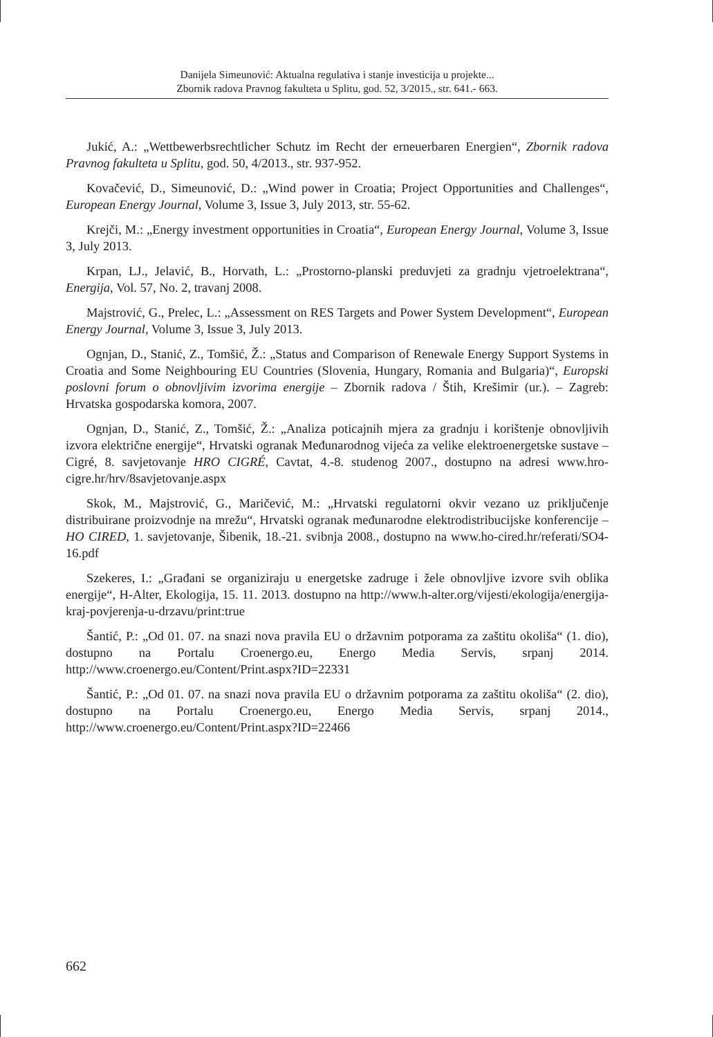Danijela Simeunović: Aktualna regulativa i stanje investicija u projekte...
Zbornik radova Pravnog fakulteta u Splitu, god. 52, 3/2015., str. 641.- 663.
Jukić, A.: „Wettbewerbsrechtlicher Schutz im Recht der erneuerbaren Energien“, Zbornik radova Pravnog fakulteta u Splitu, god. 50, 4/2013., str. 937-952.
Kovačević, D., Simeunović, D.: „Wind power in Croatia; Project Opportunities and Challenges“, European Energy Journal, Volume 3, Issue 3, July 2013, str. 55-62.
Krejči, M.: „Energy investment opportunities in Croatia“, European Energy Journal, Volume 3, Issue 3, July 2013.
Krpan, LJ., Jelavić, B., Horvath, L.: „Prostorno-planski preduvjeti za gradnju vjetroelektrana“, Energija, Vol. 57, No. 2, travanj 2008.
Majstrović, G., Prelec, L.: „Assessment on RES Targets and Power System Development“, European Energy Journal, Volume 3, Issue 3, July 2013.
Ognjan, D., Stanić, Z., Tomšić, Ž.: „Status and Comparison of Renewale Energy Support Systems in Croatia and Some Neighbouring EU Countries (Slovenia, Hungary, Romania and Bulgaria)“, Europski poslovni forum o obnovljivim izvorima energije – Zbornik radova / Štih, Krešimir (ur.). – Zagreb: Hrvatska gospodarska komora, 2007.
Ognjan, D., Stanić, Z., Tomšić, Ž.: „Analiza poticajnih mjera za gradnju i korištenje obnovljivih izvora električne energije“, Hrvatski ogranak Međunarodnog vijeća za velike elektroenergetske sustave – Cigré, 8. savjetovanje HRO CIGRÉ, Cavtat, 4.-8. studenog 2007., dostupno na adresi www.hro-cigre.hr/hrv/8savjetovanje.aspx
Skok, M., Majstrović, G., Maričević, M.: „Hrvatski regulatorni okvir vezano uz priključenje distribuirane proizvodnje na mrežu“, Hrvatski ogranak međunarodne elektrodistribucijske konferencije – HO CIRED, 1. savjetovanje, Šibenik, 18.-21. svibnja 2008., dostupno na www.ho-cired.hr/referati/SO4-16.pdf
Szekeres, I.: „Građani se organiziraju u energetske zadruge i žele obnovljive izvore svih oblika energije“, H-Alter, Ekologija, 15. 11. 2013. dostupno na http://www.h-alter.org/vijesti/ekologija/energija-kraj-povjerenja-u-drzavu/print:true
Šantić, P.: „Od 01. 07. na snazi nova pravila EU o državnim potporama za zaštitu okoliša“ (1. dio), dostupno na Portalu Croenergo.eu, Energo Media Servis, srpanj 2014. http://www.croenergo.eu/Content/Print.aspx?ID=22331
Šantić, P.: „Od 01. 07. na snazi nova pravila EU o državnim potporama za zaštitu okoliša“ (2. dio), dostupno na Portalu Croenergo.eu, Energo Media Servis, srpanj 2014., http://www.croenergo.eu/Content/Print.aspx?ID=22466
662